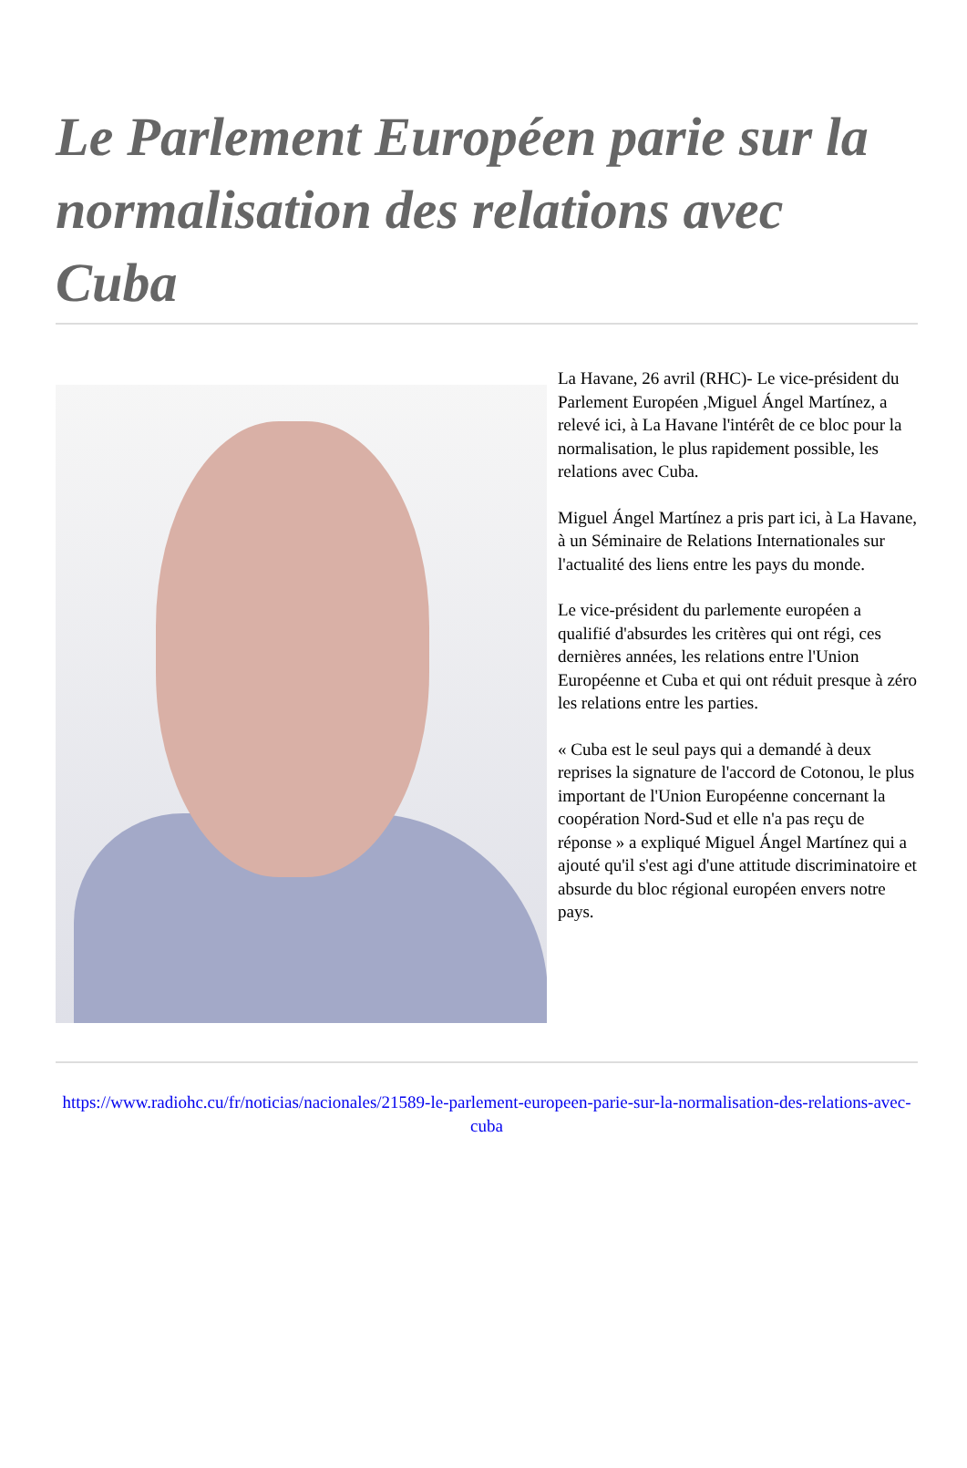Le Parlement Européen parie sur la normalisation des relations avec Cuba
La Havane, 26 avril (RHC)- Le vice-président du Parlement Européen ,Miguel Ángel Martínez, a relevé ici, à La Havane l'intérêt de ce bloc pour la normalisation, le plus rapidement possible, les relations avec Cuba.
Miguel Ángel Martínez a pris part ici, à La Havane, à un Séminaire de Relations Internationales sur l'actualité des liens entre les pays du monde.
Le vice-président du parlemente européen a qualifié d'absurdes les critères qui ont régi, ces dernières années, les relations entre l'Union Européenne et Cuba et qui ont réduit presque à zéro les relations entre les parties.
« Cuba est le seul pays qui a demandé à deux reprises la signature de l'accord de Cotonou, le plus important de l'Union Européenne concernant la coopération Nord-Sud et elle n'a pas reçu de réponse » a expliqué Miguel Ángel Martínez qui a ajouté qu'il s'est agi d'une attitude discriminatoire et absurde du bloc régional européen envers notre pays.
https://www.radiohc.cu/fr/noticias/nacionales/21589-le-parlement-europeen-parie-sur-la-normalisation-des-relations-avec-cuba